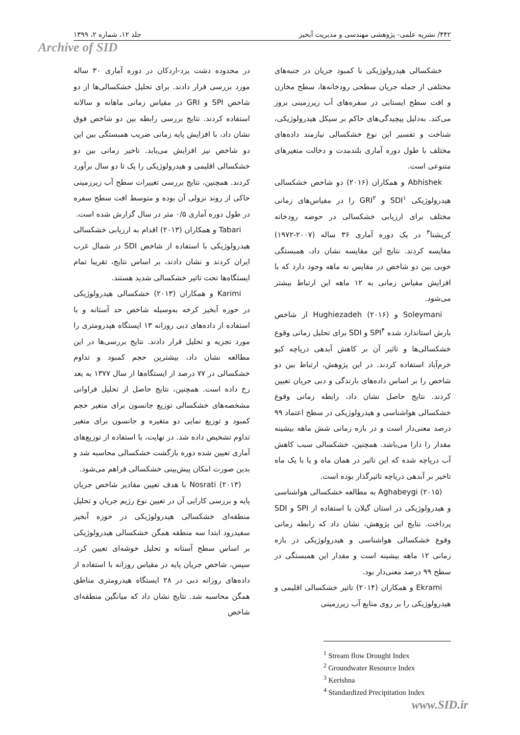۴۴۲/ نشریه علمی- پژوهشی مهندسی و مدیریت آبخیز جلد ۱۲، شماره ۲، ۱۳۹۹
Archive of SID
خشکسالی هیدرولوژیکی با کمبود جریان در جنبه‌های مختلفی از جمله جریان سطحی رودخانه‌ها، سطح مخازن و افت سطح ایستابی در سفره‌های آب زیرزمینی بروز می‌کند. به‌دلیل پیچیدگی‌های حاکم بر سیکل هیدرولوژیکی، شناخت و تفسیر این نوع خشکسالی نیازمند داده‌های مختلف با طول دوره آماری بلندمدت و دخالت متغیرهای متنوعی است.
Abhishek و همکاران (۲۰۱۶) دو شاخص خشکسالی هیدرولوژیکی SDI<sup>۱</sup> و GRI<sup>۲</sup> را در مقیاس‌های زمانی مختلف برای ارزیابی خشکسالی در حوضه رودخانه کریشنا<sup>۳</sup> در یک دوره آماری ۳۶ ساله (۲۰۰۷-۱۹۷۲) مقایسه کردند. نتایج این مقایسه نشان داد، همبستگی خوبی بین دو شاخص در مقایس نه ماهه وجود دارد که با افزایش مقیاس زمانی به ۱۲ ماهه این ارتباط بیشتر می‌شود.
Soleymani و Hughiezadeh (۲۰۱۶) از شاخص بارش استاندارد شده SPI<sup>۴</sup> و SDI برای تحلیل زمانی وقوع خشکسالی‌ها و تاثیر آن بر کاهش آبدهی دریاچه کیو خرم‌آباد استفاده کردند. در این پژوهش، ارتباط بین دو شاخص را بر اساس داده‌های بارندگی و دبی جریان تعیین کردند. نتایج حاصل نشان داد، رابطه زمانی وقوع خشکسالی هواشناسی و هیدرولوژیکی در سطح اعتماد ۹۹ درصد معنی‌دار است و در بازه زمانی شش ماهه بیشینه مقدار را دارا می‌باشد. همچنین، خشکسالی سبب کاهش آب دریاچه شده که این تاثیر در همان ماه و یا با یک ماه تاخیر بر آبدهی دریاچه تاثیرگذار بوده است.
Aghabeygi (۲۰۱۵) به مطالعه خشکسالی هواشناسی و هیدرولوژیکی در استان گیلان با استفاده از SPI و SDI پرداخت. نتایج این پژوهش، نشان داد که رابطه زمانی وقوع خشکسالی هواشناسی و هیدرولوژیکی در بازه زمانی ۱۲ ماهه بیشینه است و مقدار این همبستگی در سطح ۹۹ درصد معنی‌دار بود.
Ekrami و همکاران (۲۰۱۴) تاثیر خشکسالی اقلیمی و هیدرولوژیکی را بر روی منابع آب زیرزمینی
<sup>1</sup> Stream flow Drought Index
<sup>2</sup> Groundwater Resource Index
<sup>3</sup> Kerishna
<sup>4</sup> Standardized Precipitation Index
در محدوده دشت یزد-اردکان در دوره آماری ۳۰ ساله مورد بررسی قرار دادند. برای تحلیل خشکسالی‌ها از دو شاخص SPI و GRI در مقیاس زمانی ماهانه و سالانه استفاده کردند. نتایج بررسی رابطه بین دو شاخص فوق نشان داد، با افزایش پایه زمانی ضریب همبستگی بین این دو شاخص نیز افزایش می‌یابد. تاخیر زمانی بین دو خشکسالی اقلیمی و هیدرولوژیکی را یک تا دو سال برآورد کردند. همچنین، نتایج بررسی تغییرات سطح آب زیرزمینی حاکی از روند نزولی آن بوده و متوسط افت سطح سفره در طول دوره آماری ۰/۵ متر در سال گزارش شده است.
Tabari و همکاران (۲۰۱۳) اقدام به ارزیابی خشکسالی هیدرولوژیکی با استفاده از شاخص SDI در شمال غرب ایران کردند و نشان دادند، بر اساس نتایج، تقریبا تمام ایستگاه‌ها تحت تاثیر خشکسالی شدید هستند.
Karimi و همکاران (۲۰۱۳) خشکسالی هیدرولوژیکی در حوزه آبخیز کرخه به‌وسیله شاخص حد آستانه و با استفاده از داده‌های دبی روزانه ۱۳ ایستگاه هیدرومتری را مورد تجزیه و تحلیل قرار دادند. نتایج بررسی‌ها در این مطالعه نشان داد، بیشترین حجم کمبود و تداوم خشکسالی در ۷۷ درصد از ایستگاه‌ها از سال ۱۳۷۷ به بعد رخ داده است. همچنین، نتایج حاصل از تحلیل فراوانی مشخصه‌های خشکسالی توزیع جانسون برای متغیر حجم کمبود و توزیع نمایی دو متغیره و جانسون برای متغیر تداوم تشخیص داده شد. در نهایت، با استفاده از توزیع‌های آماری تعیین شده دوره بازگشت خشکسالی محاسبه شد و بدین صورت امکان پیش‌بینی خشکسالی فراهم می‌شود.
Nosrati (۲۰۱۳) با هدف تعیین مقادیر شاخص جریان پایه و بررسی کارایی آن در تعیین نوع رژیم جریان و تحلیل منطقه‌ای خشکسالی هیدرولوژیکی در حوزه آبخیز سفیدرود ابتدا سه منطقه همگن خشکسالی هیدرولوژیکی بر اساس سطح آستانه و تحلیل خوشه‌ای تعیین کرد. سپس، شاخص جریان پایه در مقیاس روزانه با استفاده از داده‌های روزانه دبی در ۲۸ ایستگاه هیدرومتری مناطق همگن محاسبه شد. نتایج نشان داد که میانگین منطقه‌ای شاخص
www.SID.ir